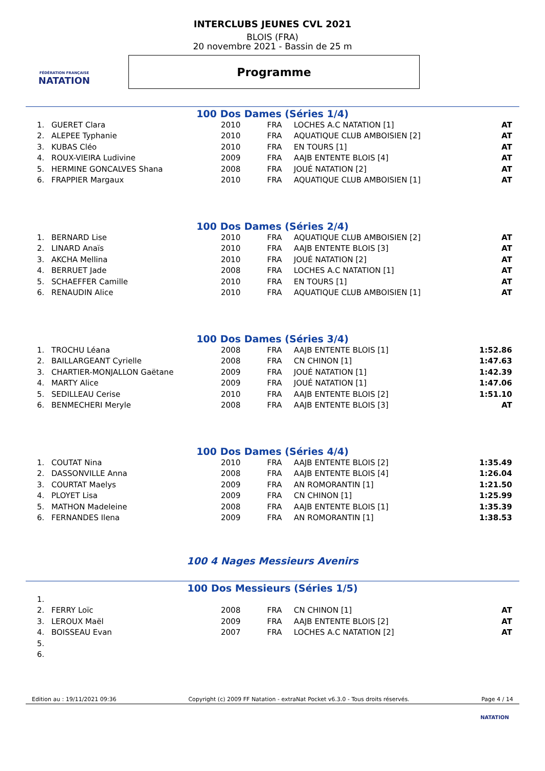FÉDÉRATION FRANÇAISE
NATATION
INTERCLUBS JEUNES CVL 2021
BLOIS (FRA)
20 novembre 2021 - Bassin de 25 m
Programme
100 Dos Dames (Séries 1/4)
| 1. | GUERET Clara | 2010 | FRA | LOCHES A.C NATATION [1] | AT |
| 2. | ALEPEE Typhanie | 2010 | FRA | AQUATIQUE CLUB AMBOISIEN [2] | AT |
| 3. | KUBAS Cléo | 2010 | FRA | EN TOURS [1] | AT |
| 4. | ROUX-VIEIRA Ludivine | 2009 | FRA | AAJB ENTENTE BLOIS [4] | AT |
| 5. | HERMINE GONCALVES Shana | 2008 | FRA | JOUÉ NATATION [2] | AT |
| 6. | FRAPPIER Margaux | 2010 | FRA | AQUATIQUE CLUB AMBOISIEN [1] | AT |
100 Dos Dames (Séries 2/4)
| 1. | BERNARD Lise | 2010 | FRA | AQUATIQUE CLUB AMBOISIEN [2] | AT |
| 2. | LINARD Anaïs | 2010 | FRA | AAJB ENTENTE BLOIS [3] | AT |
| 3. | AKCHA Mellina | 2010 | FRA | JOUÉ NATATION [2] | AT |
| 4. | BERRUET Jade | 2008 | FRA | LOCHES A.C NATATION [1] | AT |
| 5. | SCHAEFFER Camille | 2010 | FRA | EN TOURS [1] | AT |
| 6. | RENAUDIN Alice | 2010 | FRA | AQUATIQUE CLUB AMBOISIEN [1] | AT |
100 Dos Dames (Séries 3/4)
| 1. | TROCHU Léana | 2008 | FRA | AAJB ENTENTE BLOIS [1] | 1:52.86 |
| 2. | BAILLARGEANT Cyrielle | 2008 | FRA | CN CHINON [1] | 1:47.63 |
| 3. | CHARTIER-MONJALLON Gaëtane | 2009 | FRA | JOUÉ NATATION [1] | 1:42.39 |
| 4. | MARTY Alice | 2009 | FRA | JOUÉ NATATION [1] | 1:47.06 |
| 5. | SEDILLEAU Cerise | 2010 | FRA | AAJB ENTENTE BLOIS [2] | 1:51.10 |
| 6. | BENMECHERI Meryle | 2008 | FRA | AAJB ENTENTE BLOIS [3] | AT |
100 Dos Dames (Séries 4/4)
| 1. | COUTAT Nina | 2010 | FRA | AAJB ENTENTE BLOIS [2] | 1:35.49 |
| 2. | DASSONVILLE Anna | 2008 | FRA | AAJB ENTENTE BLOIS [4] | 1:26.04 |
| 3. | COURTAT Maelys | 2009 | FRA | AN ROMORANTIN [1] | 1:21.50 |
| 4. | PLOYET Lisa | 2009 | FRA | CN CHINON [1] | 1:25.99 |
| 5. | MATHON Madeleine | 2008 | FRA | AAJB ENTENTE BLOIS [1] | 1:35.39 |
| 6. | FERNANDES Ilena | 2009 | FRA | AN ROMORANTIN [1] | 1:38.53 |
100 4 Nages Messieurs Avenirs
100 Dos Messieurs (Séries 1/5)
| 1. | | | | | |
| 2. | FERRY Loïc | 2008 | FRA | CN CHINON [1] | AT |
| 3. | LEROUX Maël | 2009 | FRA | AAJB ENTENTE BLOIS [2] | AT |
| 4. | BOISSEAU Evan | 2007 | FRA | LOCHES A.C NATATION [2] | AT |
| 5. | | | | | |
| 6. | | | | | |
Edition au : 19/11/2021 09:36 Copyright (c) 2009 FF Natation - extraNat Pocket v6.3.0 - Tous droits réservés. Page 4 / 14
NATATION